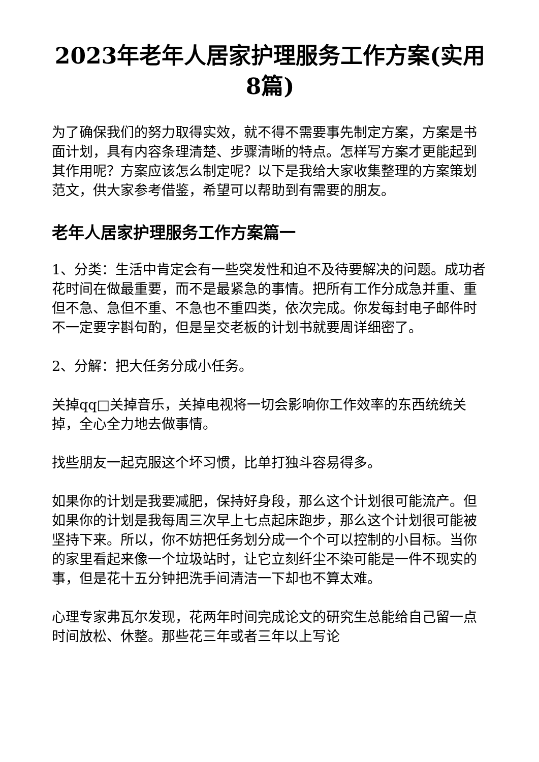2023年老年人居家护理服务工作方案(实用8篇)
为了确保我们的努力取得实效，就不得不需要事先制定方案，方案是书面计划，具有内容条理清楚、步骤清晰的特点。怎样写方案才更能起到其作用呢？方案应该怎么制定呢？以下是我给大家收集整理的方案策划范文，供大家参考借鉴，希望可以帮助到有需要的朋友。
老年人居家护理服务工作方案篇一
1、分类：生活中肯定会有一些突发性和迫不及待要解决的问题。成功者花时间在做最重要，而不是最紧急的事情。把所有工作分成急并重、重但不急、急但不重、不急也不重四类，依次完成。你发每封电子邮件时不一定要字斟句酌，但是呈交老板的计划书就要周详细密了。
2、分解：把大任务分成小任务。
关掉qq□关掉音乐，关掉电视将一切会影响你工作效率的东西统统关掉，全心全力地去做事情。
找些朋友一起克服这个坏习惯，比单打独斗容易得多。
如果你的计划是我要减肥，保持好身段，那么这个计划很可能流产。但如果你的计划是我每周三次早上七点起床跑步，那么这个计划很可能被坚持下来。所以，你不妨把任务划分成一个个可以控制的小目标。当你的家里看起来像一个垃圾站时，让它立刻纤尘不染可能是一件不现实的事，但是花十五分钟把洗手间清洁一下却也不算太难。
心理专家弗瓦尔发现，花两年时间完成论文的研究生总能给自己留一点时间放松、休整。那些花三年或者三年以上写论